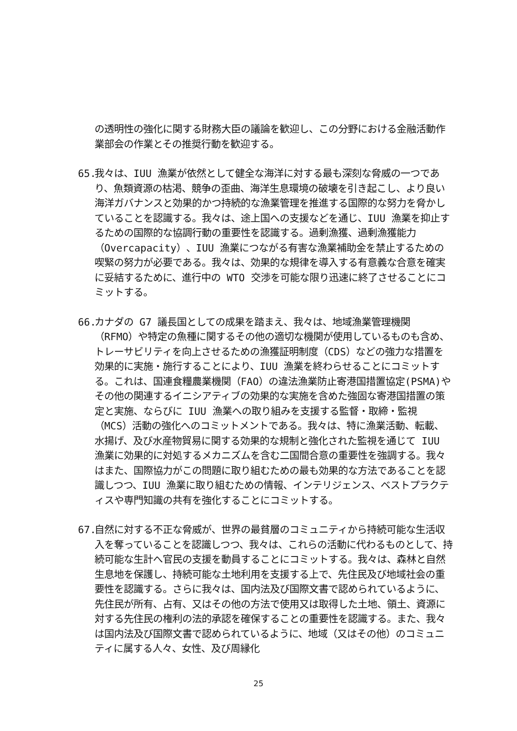の透明性の強化に関する財務大臣の議論を歓迎し、この分野における金融活動作業部会の作業とその推奨行動を歓迎する。
65. 我々は、IUU 漁業が依然として健全な海洋に対する最も深刻な脅威の一つであり、魚類資源の枯渇、競争の歪曲、海洋生息環境の破壊を引き起こし、より良い海洋ガバナンスと効果的かつ持続的な漁業管理を推進する国際的な努力を脅かしていることを認識する。我々は、途上国への支援などを通じ、IUU 漁業を抑止するための国際的な協調行動の重要性を認識する。過剰漁獲、過剰漁獲能力（Overcapacity）、IUU 漁業につながる有害な漁業補助金を禁止するための喫緊の努力が必要である。我々は、効果的な規律を導入する有意義な合意を確実に妥結するために、進行中の WTO 交渉を可能な限り迅速に終了させることにコミットする。
66. カナダの G7 議長国としての成果を踏まえ、我々は、地域漁業管理機関（RFMO）や特定の魚種に関するその他の適切な機関が使用しているものも含め、トレーサビリティを向上させるための漁獲証明制度（CDS）などの強力な措置を効果的に実施・施行することにより、IUU 漁業を終わらせることにコミットする。これは、国連食糧農業機関（FAO）の違法漁業防止寄港国措置協定(PSMA)やその他の関連するイニシアティブの効果的な実施を含めた強固な寄港国措置の策定と実施、ならびに IUU 漁業への取り組みを支援する監督・取締・監視（MCS）活動の強化へのコミットメントである。我々は、特に漁業活動、転載、水揚げ、及び水産物貿易に関する効果的な規制と強化された監視を通じて IUU 漁業に効果的に対処するメカニズムを含む二国間合意の重要性を強調する。我々はまた、国際協力がこの問題に取り組むための最も効果的な方法であることを認識しつつ、IUU 漁業に取り組むための情報、インテリジェンス、ベストプラクティスや専門知識の共有を強化することにコミットする。
67. 自然に対する不正な脅威が、世界の最貧層のコミュニティから持続可能な生活収入を奪っていることを認識しつつ、我々は、これらの活動に代わるものとして、持続可能な生計へ官民の支援を動員することにコミットする。我々は、森林と自然生息地を保護し、持続可能な土地利用を支援する上で、先住民及び地域社会の重要性を認識する。さらに我々は、国内法及び国際文書で認められているように、先住民が所有、占有、又はその他の方法で使用又は取得した土地、領土、資源に対する先住民の権利の法的承認を確保することの重要性を認識する。また、我々は国内法及び国際文書で認められているように、地域（又はその他）のコミュニティに属する人々、女性、及び周縁化
25